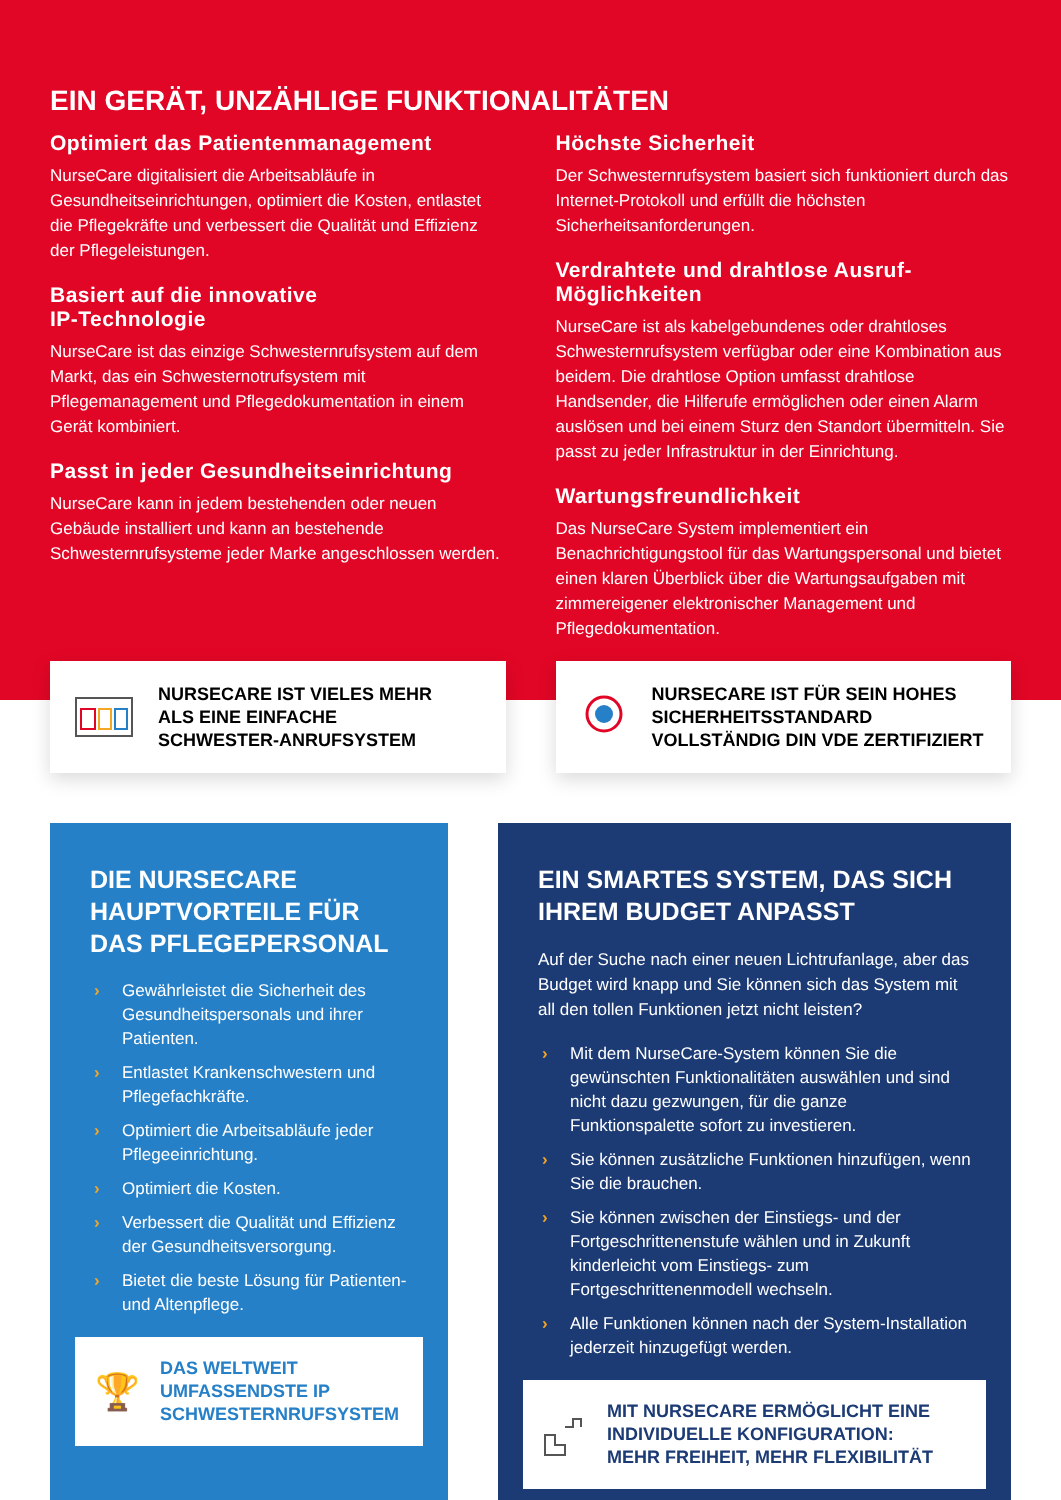EIN GERÄT, UNZÄHLIGE FUNKTIONALITÄTEN
Optimiert das Patientenmanagement
NurseCare digitalisiert die Arbeitsabläufe in Gesundheitseinrichtungen, optimiert die Kosten, entlastet die Pflegekräfte und verbessert die Qualität und Effizienz der Pflegeleistungen.
Basiert auf die innovative
IP-Technologie
NurseCare ist das einzige Schwesternrufsystem auf dem Markt, das ein Schwesternotrufsystem mit Pflegemanagement und Pflegedokumentation in einem Gerät kombiniert.
Passt in jeder Gesundheitseinrichtung
NurseCare kann in jedem bestehenden oder neuen Gebäude installiert und kann an bestehende Schwesternrufsysteme jeder Marke angeschlossen werden.
Höchste Sicherheit
Der Schwesternrufsystem basiert sich funktioniert durch das Internet-Protokoll und erfüllt die höchsten Sicherheitsanforderungen.
Verdrahtete und drahtlose Ausruf-Möglichkeiten
NurseCare ist als kabelgebundenes oder drahtloses Schwesternrufsystem verfügbar oder eine Kombination aus beidem. Die drahtlose Option umfasst drahtlose Handsender, die Hilferufe ermöglichen oder einen Alarm auslösen und bei einem Sturz den Standort übermitteln. Sie passt zu jeder Infrastruktur in der Einrichtung.
Wartungsfreundlichkeit
Das NurseCare System implementiert ein Benachrichtigungstool für das Wartungspersonal und bietet einen klaren Überblick über die Wartungsaufgaben mit zimmereigener elektronischer Management und Pflegedokumentation.
NURSECARE IST VIELES MEHR
ALS EINE EINFACHE
SCHWESTER-ANRUFSYSTEM
NURSECARE IST FÜR SEIN HOHES
SICHERHEITSSTANDARD
VOLLSTÄNDIG DIN VDE ZERTIFIZIERT
DIE NURSECARE HAUPTVORTEILE FÜR DAS PFLEGEPERSONAL
› Gewährleistet die Sicherheit des Gesundheitspersonals und ihrer Patienten.
› Entlastet Krankenschwestern und Pflegefachkräfte.
› Optimiert die Arbeitsabläufe jeder Pflegeeinrichtung.
› Optimiert die Kosten.
› Verbessert die Qualität und Effizienz der Gesundheitsversorgung.
› Bietet die beste Lösung für Patienten- und Altenpflege.
🏆
DAS WELTWEIT
UMFASSENDSTE IP
SCHWESTERNRUFSYSTEM
EIN SMARTES SYSTEM, DAS SICH IHREM BUDGET ANPASST
Auf der Suche nach einer neuen Lichtrufanlage, aber das Budget wird knapp und Sie können sich das System mit all den tollen Funktionen jetzt nicht leisten?
› Mit dem NurseCare-System können Sie die gewünschten Funktionalitäten auswählen und sind nicht dazu gezwungen, für die ganze Funktionspalette sofort zu investieren.
› Sie können zusätzliche Funktionen hinzufügen, wenn Sie die brauchen.
› Sie können zwischen der Einstiegs- und der Fortgeschrittenenstufe wählen und in Zukunft kinderleicht vom Einstiegs- zum Fortgeschrittenenmodell wechseln.
› Alle Funktionen können nach der System-Installation jederzeit hinzugefügt werden.
MIT NURSECARE ERMÖGLICHT EINE
INDIVIDUELLE KONFIGURATION:
MEHR FREIHEIT, MEHR FLEXIBILITÄT